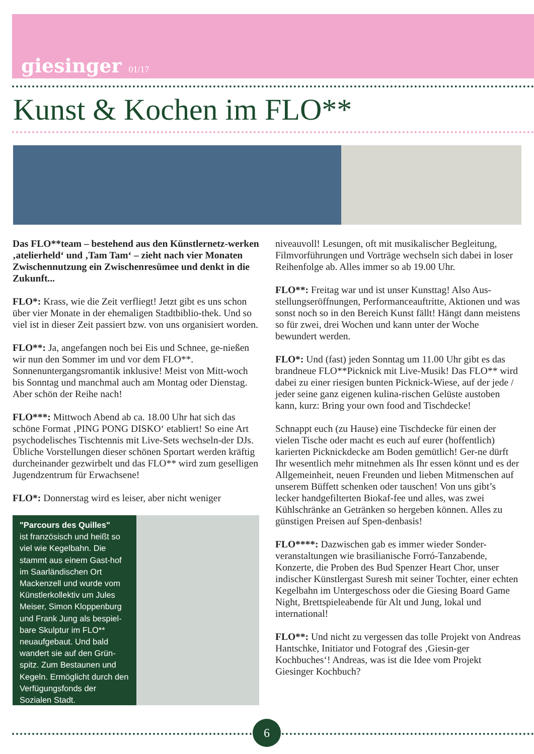giesinger 01/17
Kunst & Kochen im FLO**
Das FLO**team – bestehend aus den Künstlernetz-werken ‚atelierheld‘ und ‚Tam Tam‘ – zieht nach vier Monaten Zwischennutzung ein Zwischenresümee und denkt in die Zukunft...
FLO*: Krass, wie die Zeit verfliegt! Jetzt gibt es uns schon über vier Monate in der ehemaligen Stadtbiblio-thek. Und so viel ist in dieser Zeit passiert bzw. von uns organisiert worden.
FLO**: Ja, angefangen noch bei Eis und Schnee, ge-nießen wir nun den Sommer im und vor dem FLO**. Sonnenuntergangsromantik inklusive! Meist von Mitt-woch bis Sonntag und manchmal auch am Montag oder Dienstag. Aber schön der Reihe nach!
FLO***: Mittwoch Abend ab ca. 18.00 Uhr hat sich das schöne Format ‚PING PONG DISKO‘ etabliert! So eine Art psychodelisches Tischtennis mit Live-Sets wechseln-der DJs. Übliche Vorstellungen dieser schönen Sportart werden kräftig durcheinander gezwirbelt und das FLO** wird zum geselligen Jugendzentrum für Erwachsene!
FLO*: Donnerstag wird es leiser, aber nicht weniger
"Parcours des Quilles"
ist französisch und heißt so viel wie Kegelbahn. Die stammt aus einem Gast-hof im Saarländischen Ort Mackenzell und wurde vom Künstlerkollektiv um Jules Meiser, Simon Kloppenburg und Frank Jung als bespiel-bare Skulptur im FLO** neuaufgebaut. Und bald wandert sie auf den Grün-spitz. Zum Bestaunen und Kegeln. Ermöglicht durch den Verfügungsfonds der Sozialen Stadt.
niveauvoll! Lesungen, oft mit musikalischer Begleitung, Filmvorführungen und Vorträge wechseln sich dabei in loser Reihenfolge ab. Alles immer so ab 19.00 Uhr.
FLO**: Freitag war und ist unser Kunsttag! Also Aus-stellungseröffnungen, Performanceauftritte, Aktionen und was sonst noch so in den Bereich Kunst fällt! Hängt dann meistens so für zwei, drei Wochen und kann unter der Woche bewundert werden.
FLO*: Und (fast) jeden Sonntag um 11.00 Uhr gibt es das brandneue FLO**Picknick mit Live-Musik! Das FLO** wird dabei zu einer riesigen bunten Picknick-Wiese, auf der jede / jeder seine ganz eigenen kulina-rischen Gelüste austoben kann, kurz: Bring your own food and Tischdecke!
Schnappt euch (zu Hause) eine Tischdecke für einen der vielen Tische oder macht es euch auf eurer (hoffentlich) karierten Picknickdecke am Boden gemütlich! Ger-ne dürft Ihr wesentlich mehr mitnehmen als Ihr essen könnt und es der Allgemeinheit, neuen Freunden und lieben Mitmenschen auf unserem Büffett schenken oder tauschen! Von uns gibt’s lecker handgefilterten Biokaf-fee und alles, was zwei Kühlschränke an Getränken so hergeben können. Alles zu günstigen Preisen auf Spen-denbasis!
FLO****: Dazwischen gab es immer wieder Sonder-veranstaltungen wie brasilianische Forró-Tanzabende, Konzerte, die Proben des Bud Spenzer Heart Chor, unser indischer Künstlergast Suresh mit seiner Tochter, einer echten Kegelbahn im Untergeschoss oder die Giesing Board Game Night, Brettspieleabende für Alt und Jung, lokal und international!
FLO**: Und nicht zu vergessen das tolle Projekt von Andreas Hantschke, Initiator und Fotograf des ‚Giesin-ger Kochbuches‘! Andreas, was ist die Idee vom Projekt Giesinger Kochbuch?
6